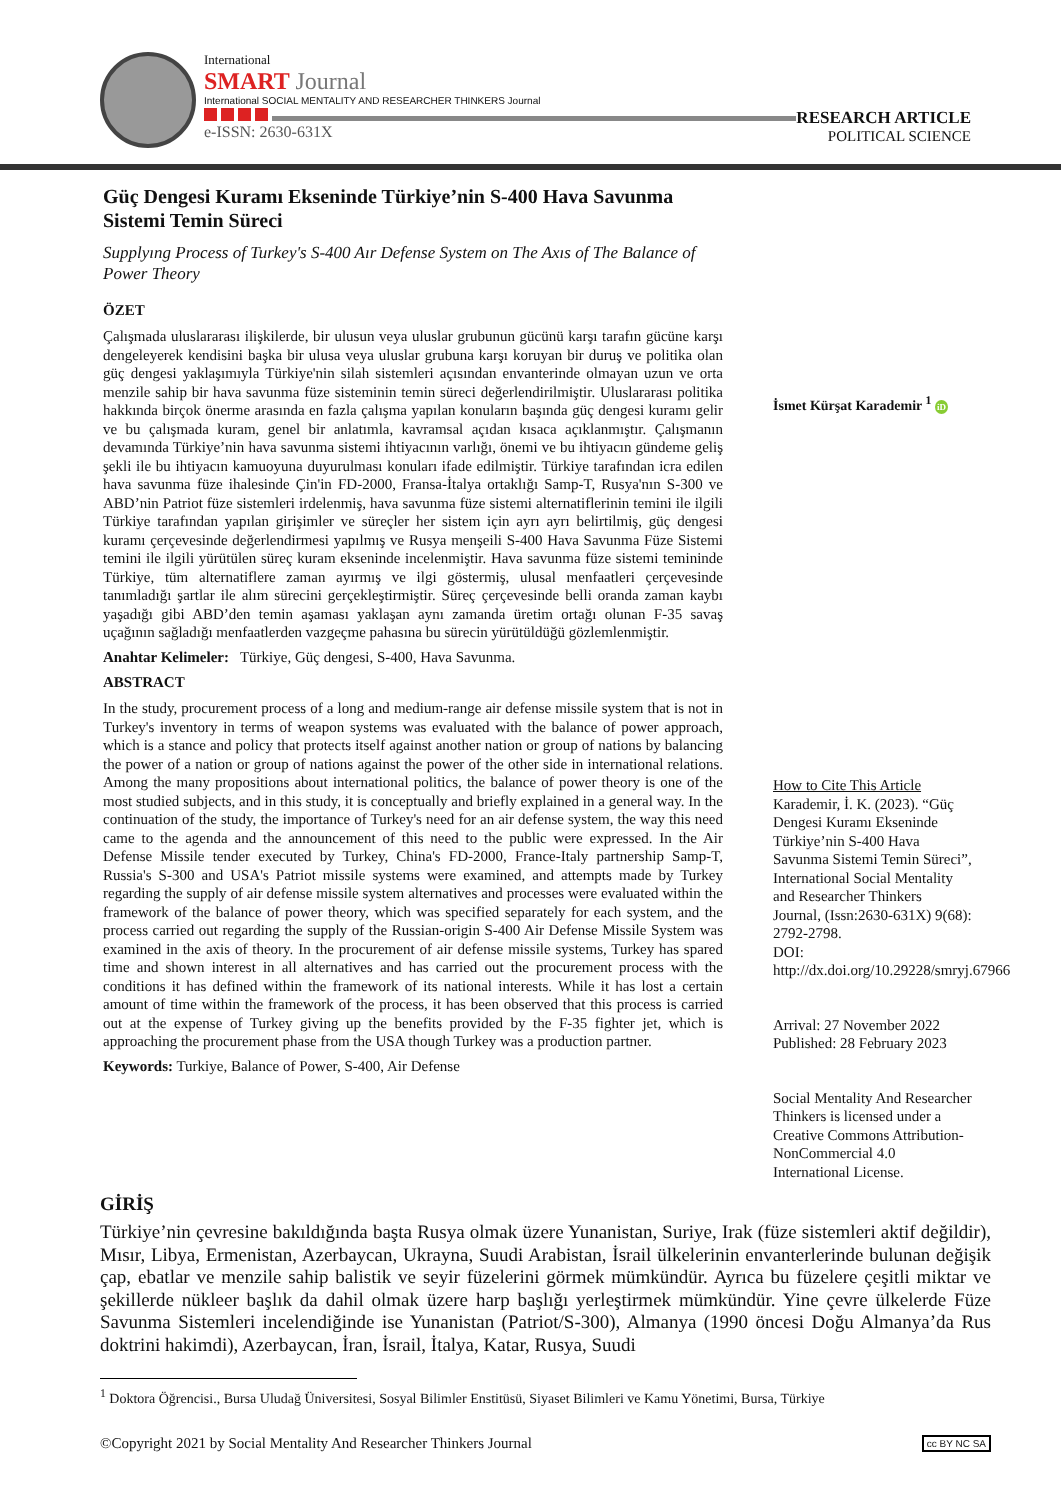International
SMART Journal
International SOCIAL MENTALITY AND RESEARCHER THINKERS Journal
e-ISSN: 2630-631X
RESEARCH ARTICLE
POLITICAL SCIENCE
Güç Dengesi Kuramı Ekseninde Türkiye’nin S-400 Hava Savunma Sistemi Temin Süreci
Supplyıng Process of Turkey's S-400 Aır Defense System on The Axıs of The Balance of Power Theory
ÖZET
Çalışmada uluslararası ilişkilerde, bir ulusun veya uluslar grubunun gücünü karşı tarafın gücüne karşı dengeleyerek kendisini başka bir ulusa veya uluslar grubuna karşı koruyan bir duruş ve politika olan güç dengesi yaklaşımıyla Türkiye'nin silah sistemleri açısından envanterinde olmayan uzun ve orta menzile sahip bir hava savunma füze sisteminin temin süreci değerlendirilmiştir. Uluslararası politika hakkında birçok önerme arasında en fazla çalışma yapılan konuların başında güç dengesi kuramı gelir ve bu çalışmada kuram, genel bir anlatımla, kavramsal açıdan kısaca açıklanmıştır. Çalışmanın devamında Türkiye’nin hava savunma sistemi ihtiyacının varlığı, önemi ve bu ihtiyacın gündeme geliş şekli ile bu ihtiyacın kamuoyuna duyurulması konuları ifade edilmiştir. Türkiye tarafından icra edilen hava savunma füze ihalesinde Çin'in FD-2000, Fransa-İtalya ortaklığı Samp-T, Rusya'nın S-300 ve ABD’nin Patriot füze sistemleri irdelenmiş, hava savunma füze sistemi alternatiflerinin temini ile ilgili Türkiye tarafından yapılan girişimler ve süreçler her sistem için ayrı ayrı belirtilmiş, güç dengesi kuramı çerçevesinde değerlendirmesi yapılmış ve Rusya menşeili S-400 Hava Savunma Füze Sistemi temini ile ilgili yürütülen süreç kuram ekseninde incelenmiştir. Hava savunma füze sistemi temininde Türkiye, tüm alternatiflere zaman ayırmış ve ilgi göstermiş, ulusal menfaatleri çerçevesinde tanımladığı şartlar ile alım sürecini gerçekleştirmiştir. Süreç çerçevesinde belli oranda zaman kaybı yaşadığı gibi ABD’den temin aşaması yaklaşan aynı zamanda üretim ortağı olunan F-35 savaş uçağının sağladığı menfaatlerden vazgeçme pahasına bu sürecin yürütüldüğü gözlemlenmiştir.
Anahtar Kelimeler: Türkiye, Güç dengesi, S-400, Hava Savunma.
ABSTRACT
In the study, procurement process of a long and medium-range air defense missile system that is not in Turkey's inventory in terms of weapon systems was evaluated with the balance of power approach, which is a stance and policy that protects itself against another nation or group of nations by balancing the power of a nation or group of nations against the power of the other side in international relations. Among the many propositions about international politics, the balance of power theory is one of the most studied subjects, and in this study, it is conceptually and briefly explained in a general way. In the continuation of the study, the importance of Turkey's need for an air defense system, the way this need came to the agenda and the announcement of this need to the public were expressed. In the Air Defense Missile tender executed by Turkey, China's FD-2000, France-Italy partnership Samp-T, Russia's S-300 and USA's Patriot missile systems were examined, and attempts made by Turkey regarding the supply of air defense missile system alternatives and processes were evaluated within the framework of the balance of power theory, which was specified separately for each system, and the process carried out regarding the supply of the Russian-origin S-400 Air Defense Missile System was examined in the axis of theory. In the procurement of air defense missile systems, Turkey has spared time and shown interest in all alternatives and has carried out the procurement process with the conditions it has defined within the framework of its national interests. While it has lost a certain amount of time within the framework of the process, it has been observed that this process is carried out at the expense of Turkey giving up the benefits provided by the F-35 fighter jet, which is approaching the procurement phase from the USA though Turkey was a production partner.
Keywords: Turkiye, Balance of Power, S-400, Air Defense
İsmet Kürşat Karademir <sup>1</sup> iD
How to Cite This Article
Karademir, İ. K. (2023). “Güç Dengesi Kuramı Ekseninde Türkiye’nin S-400 Hava Savunma Sistemi Temin Süreci”, International Social Mentality and Researcher Thinkers Journal, (Issn:2630-631X) 9(68): 2792-2798.
DOI:
http://dx.doi.org/10.29228/smryj.67966
Arrival: 27 November 2022
Published: 28 February 2023
Social Mentality And Researcher Thinkers is licensed under a Creative Commons Attribution-NonCommercial 4.0 International License.
GİRİŞ
Türkiye’nin çevresine bakıldığında başta Rusya olmak üzere Yunanistan, Suriye, Irak (füze sistemleri aktif değildir), Mısır, Libya, Ermenistan, Azerbaycan, Ukrayna, Suudi Arabistan, İsrail ülkelerinin envanterlerinde bulunan değişik çap, ebatlar ve menzile sahip balistik ve seyir füzelerini görmek mümkündür. Ayrıca bu füzelere çeşitli miktar ve şekillerde nükleer başlık da dahil olmak üzere harp başlığı yerleştirmek mümkündür. Yine çevre ülkelerde Füze Savunma Sistemleri incelendiğinde ise Yunanistan (Patriot/S-300), Almanya (1990 öncesi Doğu Almanya’da Rus doktrini hakimdi), Azerbaycan, İran, İsrail, İtalya, Katar, Rusya, Suudi
<sup>1</sup> Doktora Öğrencisi., Bursa Uludağ Üniversitesi, Sosyal Bilimler Enstitüsü, Siyaset Bilimleri ve Kamu Yönetimi, Bursa, Türkiye
©Copyright 2021 by Social Mentality And Researcher Thinkers Journal cc BY NC SA